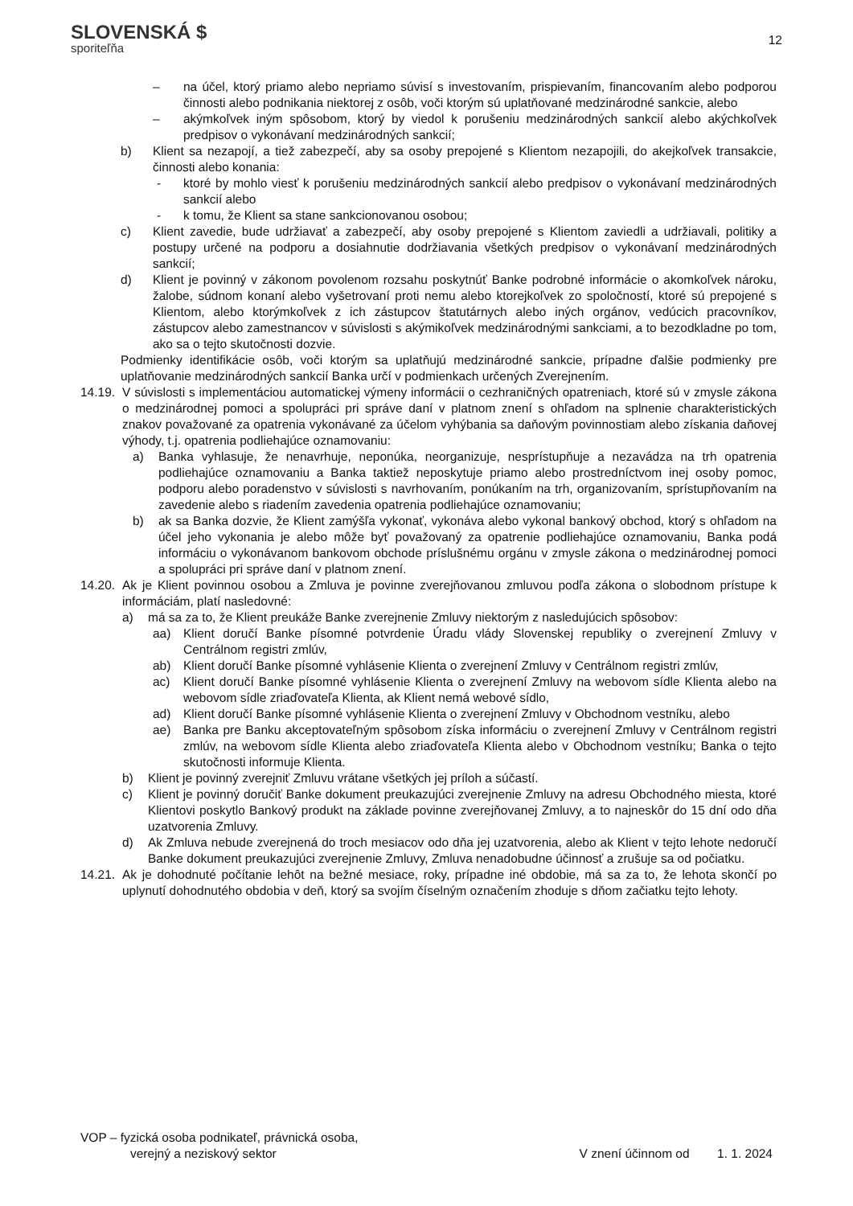SLOVENSKÁ $
sporiteľňa
12
– na účel, ktorý priamo alebo nepriamo súvisí s investovaním, prispievaním, financovaním alebo podporou činnosti alebo podnikania niektorej z osôb, voči ktorým sú uplatňované medzinárodné sankcie, alebo
– akýmkoľvek iným spôsobom, ktorý by viedol k porušeniu medzinárodných sankcií alebo akýchkoľvek predpisov o vykonávaní medzinárodných sankcií;
b) Klient sa nezapojí, a tiež zabezpečí, aby sa osoby prepojené s Klientom nezapojili, do akejkoľvek transakcie, činnosti alebo konania:
- ktoré by mohlo viesť k porušeniu medzinárodných sankcií alebo predpisov o vykonávaní medzinárodných sankcií alebo
- k tomu, že Klient sa stane sankcionovanou osobou;
c) Klient zavedie, bude udržiavať a zabezpečí, aby osoby prepojené s Klientom zaviedli a udržiavali, politiky a postupy určené na podporu a dosiahnutie dodržiavania všetkých predpisov o vykonávaní medzinárodných sankcií;
d) Klient je povinný v zákonom povolenom rozsahu poskytnúť Banke podrobné informácie o akomkoľvek nároku, žalobe, súdnom konaní alebo vyšetrovaní proti nemu alebo ktorejkoľvek zo spoločností, ktoré sú prepojené s Klientom, alebo ktorýmkoľvek z ich zástupcov štatutárnych alebo iných orgánov, vedúcich pracovníkov, zástupcov alebo zamestnancov v súvislosti s akýmikoľvek medzinárodnými sankciami, a to bezodkladne po tom, ako sa o tejto skutočnosti dozvie.
Podmienky identifikácie osôb, voči ktorým sa uplatňujú medzinárodné sankcie, prípadne ďalšie podmienky pre uplatňovanie medzinárodných sankcií Banka určí v podmienkach určených Zverejnením.
14.19.
V súvislosti s implementáciou automatickej výmeny informácii o cezhraničných opatreniach, ktoré sú v zmysle zákona o medzinárodnej pomoci a spolupráci pri správe daní v platnom znení s ohľadom na splnenie charakteristických znakov považované za opatrenia vykonávané za účelom vyhýbania sa daňovým povinnostiam alebo získania daňovej výhody, t.j. opatrenia podliehajúce oznamovaniu:
a) Banka vyhlasuje, že nenavrhuje, neponúka, neorganizuje, nesprístupňuje a nezavádza na trh opatrenia podliehajúce oznamovaniu a Banka taktiež neposkytuje priamo alebo prostredníctvom inej osoby pomoc, podporu alebo poradenstvo v súvislosti s navrhovaním, ponúkaním na trh, organizovaním, sprístupňovaním na zavedenie alebo s riadením zavedenia opatrenia podliehajúce oznamovaniu;
b) ak sa Banka dozvie, že Klient zamýšľa vykonať, vykonáva alebo vykonal bankový obchod, ktorý s ohľadom na účel jeho vykonania je alebo môže byť považovaný za opatrenie podliehajúce oznamovaniu, Banka podá informáciu o vykonávanom bankovom obchode príslušnému orgánu v zmysle zákona o medzinárodnej pomoci a spolupráci pri správe daní v platnom znení.
14.20.
Ak je Klient povinnou osobou a Zmluva je povinne zverejňovanou zmluvou podľa zákona o slobodnom prístupe k informáciám, platí nasledovné:
a) má sa za to, že Klient preukáže Banke zverejnenie Zmluvy niektorým z nasledujúcich spôsobov:
aa) Klient doručí Banke písomné potvrdenie Úradu vlády Slovenskej republiky o zverejnení Zmluvy v Centrálnom registri zmlúv,
ab) Klient doručí Banke písomné vyhlásenie Klienta o zverejnení Zmluvy v Centrálnom registri zmlúv,
ac) Klient doručí Banke písomné vyhlásenie Klienta o zverejnení Zmluvy na webovom sídle Klienta alebo na webovom sídle zriaďovateľa Klienta, ak Klient nemá webové sídlo,
ad) Klient doručí Banke písomné vyhlásenie Klienta o zverejnení Zmluvy v Obchodnom vestníku, alebo
ae) Banka pre Banku akceptovateľným spôsobom získa informáciu o zverejnení Zmluvy v Centrálnom registri zmlúv, na webovom sídle Klienta alebo zriaďovateľa Klienta alebo v Obchodnom vestníku; Banka o tejto skutočnosti informuje Klienta.
b) Klient je povinný zverejniť Zmluvu vrátane všetkých jej príloh a súčastí.
c) Klient je povinný doručiť Banke dokument preukazujúci zverejnenie Zmluvy na adresu Obchodného miesta, ktoré Klientovi poskytlo Bankový produkt na základe povinne zverejňovanej Zmluvy, a to najneskôr do 15 dní odo dňa uzatvorenia Zmluvy.
d) Ak Zmluva nebude zverejnená do troch mesiacov odo dňa jej uzatvorenia, alebo ak Klient v tejto lehote nedoručí Banke dokument preukazujúci zverejnenie Zmluvy, Zmluva nenadobudne účinnosť a zrušuje sa od počiatku.
14.21.
Ak je dohodnuté počítanie lehôt na bežné mesiace, roky, prípadne iné obdobie, má sa za to, že lehota skončí po uplynutí dohodnutého obdobia v deň, ktorý sa svojím číselným označením zhoduje s dňom začiatku tejto lehoty.
VOP – fyzická osoba podnikateľ, právnická osoba,
verejný a neziskový sektor
V znení účinnom od 1. 1. 2024